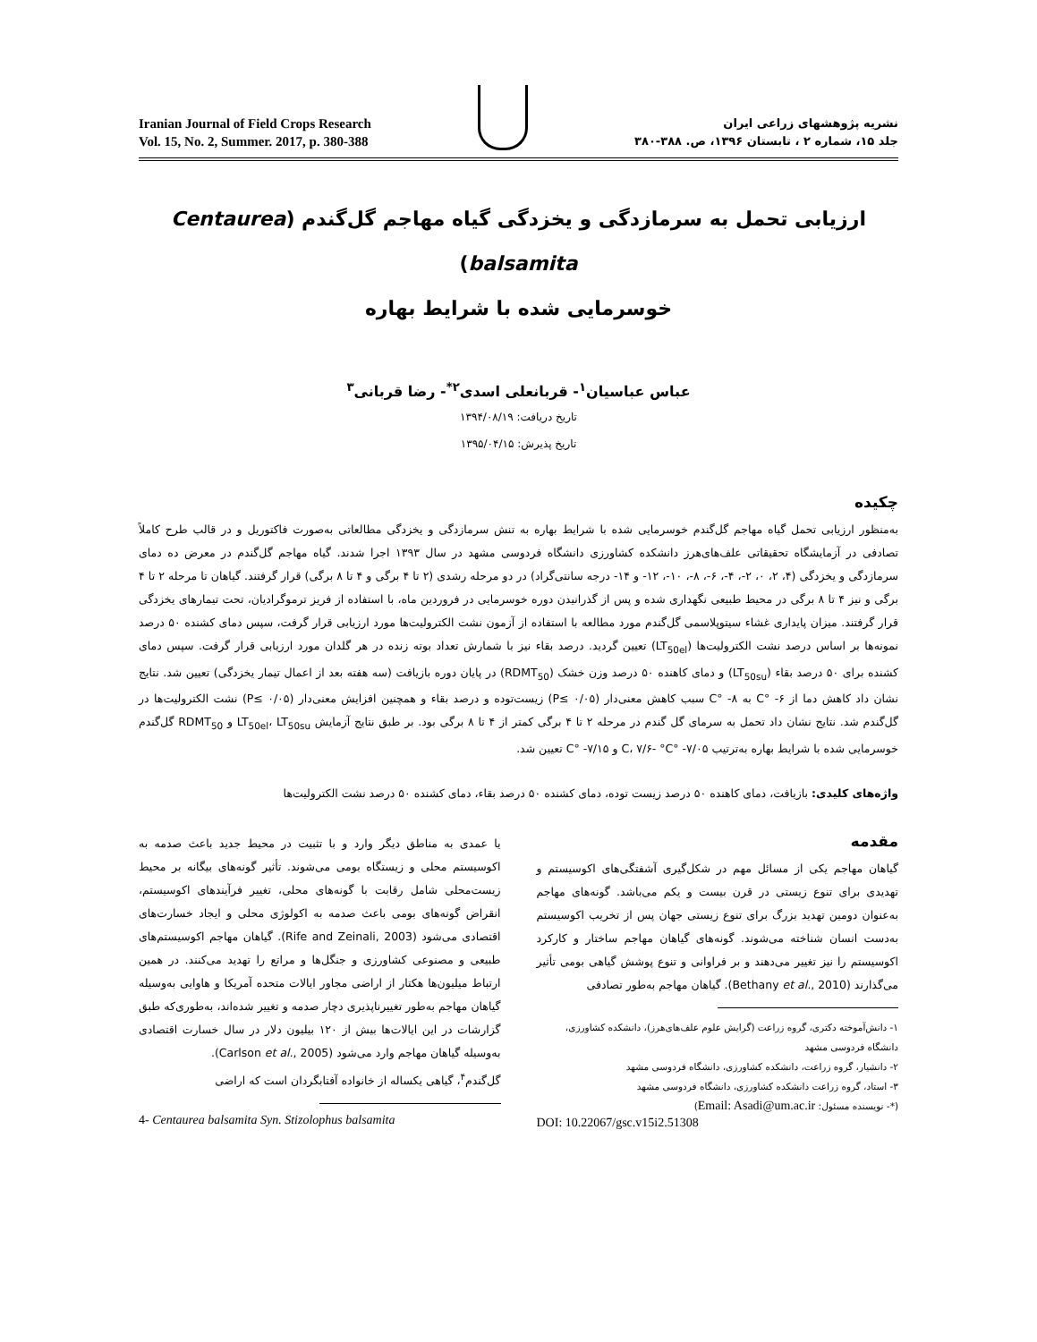Iranian Journal of Field Crops Research
Vol. 15, No. 2, Summer. 2017, p. 380-388
نشریه پژوهشهای زراعی ایران
جلد ۱۵، شماره ۲ ، تابستان ۱۳۹۶، ص. ۳۸۸-۳۸۰
ارزیابی تحمل به سرمازدگی و یخزدگی گیاه مهاجم گل‌گندم (Centaurea balsamita)
خوسرمایی شده با شرایط بهاره
عباس عباسیان<sup>۱</sup>- قربانعلی اسدی<sup>۲*</sup>- رضا قربانی<sup>۳</sup>
تاریخ دریافت: ۱۳۹۴/۰۸/۱۹
تاریخ پذیرش: ۱۳۹۵/۰۴/۱۵
چکیده
به‌منظور ارزیابی تحمل گیاه مهاجم گل‌گندم خوسرمایی شده با شرایط بهاره به تنش سرمازدگی و یخزدگی مطالعاتی به‌صورت فاکتوریل و در قالب طرح کاملاً تصادفی در آزمایشگاه تحقیقاتی علف‌های‌هرز دانشکده کشاورزی دانشگاه فردوسی مشهد در سال ۱۳۹۳ اجرا شدند. گیاه مهاجم گل‌گندم در معرض ده دمای سرمازدگی و یخزدگی (۴، ۲، ۰، ۲-، ۴-، ۶-، ۸-، ۱۰-، ۱۲- و ۱۴- درجه سانتی‌گراد) در دو مرحله رشدی (۲ تا ۴ برگی و ۴ تا ۸ برگی) قرار گرفتند. گیاهان تا مرحله ۲ تا ۴ برگی و نیز ۴ تا ۸ برگی در محیط طبیعی نگهداری شده و پس از گذرانیدن دوره خوسرمایی در فروردین ماه، با استفاده از فریز ترموگرادیان، تحت تیمارهای یخزدگی قرار گرفتند. میزان پایداری غشاء سیتوپلاسمی گل‌گندم مورد مطالعه با استفاده از آزمون نشت الکترولیت‌ها مورد ارزیابی قرار گرفت، سپس دمای کشنده ۵۰ درصد نمونه‌ها بر اساس درصد نشت الکترولیت‌ها (LT<sub>50el</sub>) تعیین گردید. درصد بقاء نیز با شمارش تعداد بوته زنده در هر گلدان مورد ارزیابی قرار گرفت. سپس دمای کشنده برای ۵۰ درصد بقاء (LT<sub>50su</sub>) و دمای کاهنده ۵۰ درصد وزن خشک (RDMT<sub>50</sub>) در پایان دوره بازیافت (سه هفته بعد از اعمال تیمار یخزدگی) تعیین شد. نتایج نشان داد کاهش دما از ۶- °C به ۸- °C سبب کاهش معنی‌دار (P≤ ۰/۰۵) زیست‌توده و درصد بقاء و همچنین افزایش معنی‌دار (P≤ ۰/۰۵) نشت الکترولیت‌ها در گل‌گندم شد. نتایج نشان داد تحمل به سرمای گل گندم در مرحله ۲ تا ۴ برگی کمتر از ۴ تا ۸ برگی بود. بر طبق نتایج آزمایش LT<sub>50el</sub>، LT<sub>50su</sub> و RDMT<sub>50</sub> گل‌گندم خوسرمایی شده با شرایط بهاره به‌ترتیب ۷/۰۵- °C، ۷/۶- °C و ۷/۱۵- °C تعیین شد.
واژه‌های کلیدی: بازیافت، دمای کاهنده ۵۰ درصد زیست توده، دمای کشنده ۵۰ درصد بقاء، دمای کشنده ۵۰ درصد نشت الکترولیت‌ها
مقدمه
گیاهان مهاجم یکی از مسائل مهم در شکل‌گیری آشفتگی‌های اکوسیستم و تهدیدی برای تنوع زیستی در قرن بیست و یکم می‌باشد. گونه‌های مهاجم به‌عنوان دومین تهدید بزرگ برای تنوع زیستی جهان پس از تخریب اکوسیستم به‌دست انسان شناخته می‌شوند. گونه‌های گیاهان مهاجم ساختار و کارکرد اکوسیستم را نیز تغییر می‌دهند و بر فراوانی و تنوع پوشش گیاهی بومی تأثیر می‌گذارند (Bethany et al., 2010). گیاهان مهاجم به‌طور تصادفی
۱- دانش‌آموخته دکتری، گروه زراعت (گرایش علوم علف‌های‌هرز)، دانشکده کشاورزی، دانشگاه فردوسی مشهد
۲- دانشیار، گروه زراعت، دانشکده کشاورزی، دانشگاه فردوسی مشهد
۳- استاد، گروه زراعت دانشکده کشاورزی، دانشگاه فردوسی مشهد
(*- نویسنده مسئول: Email: Asadi@um.ac.ir)
DOI: 10.22067/gsc.v15i2.51308
یا عمدی به مناطق دیگر وارد و با تثبیت در محیط جدید باعث صدمه به اکوسیستم محلی و زیستگاه بومی می‌شوند. تأثیر گونه‌های بیگانه بر محیط زیست‌محلی شامل رقابت با گونه‌های محلی، تغییر فرآیندهای اکوسیستم، انقراض گونه‌های بومی باعث صدمه به اکولوژی محلی و ایجاد خسارت‌های اقتصادی می‌شود (Rife and Zeinali, 2003). گیاهان مهاجم اکوسیستم‌های طبیعی و مصنوعی کشاورزی و جنگل‌ها و مراتع را تهدید می‌کنند. در همین ارتباط میلیون‌ها هکتار از اراضی مجاور ایالات متحده آمریکا و هاوایی به‌وسیله گیاهان مهاجم به‌طور تغییرناپذیری دچار صدمه و تغییر شده‌اند، به‌طوری‌که طبق گزارشات در این ایالات‌ها بیش از ۱۲۰ بیلیون دلار در سال خسارت اقتصادی به‌وسیله گیاهان مهاجم وارد می‌شود (Carlson et al., 2005).
گل‌گندم<sup>۴</sup>، گیاهی یکساله از خانواده آفتابگردان است که اراضی
4- Centaurea balsamita Syn. Stizolophus balsamita